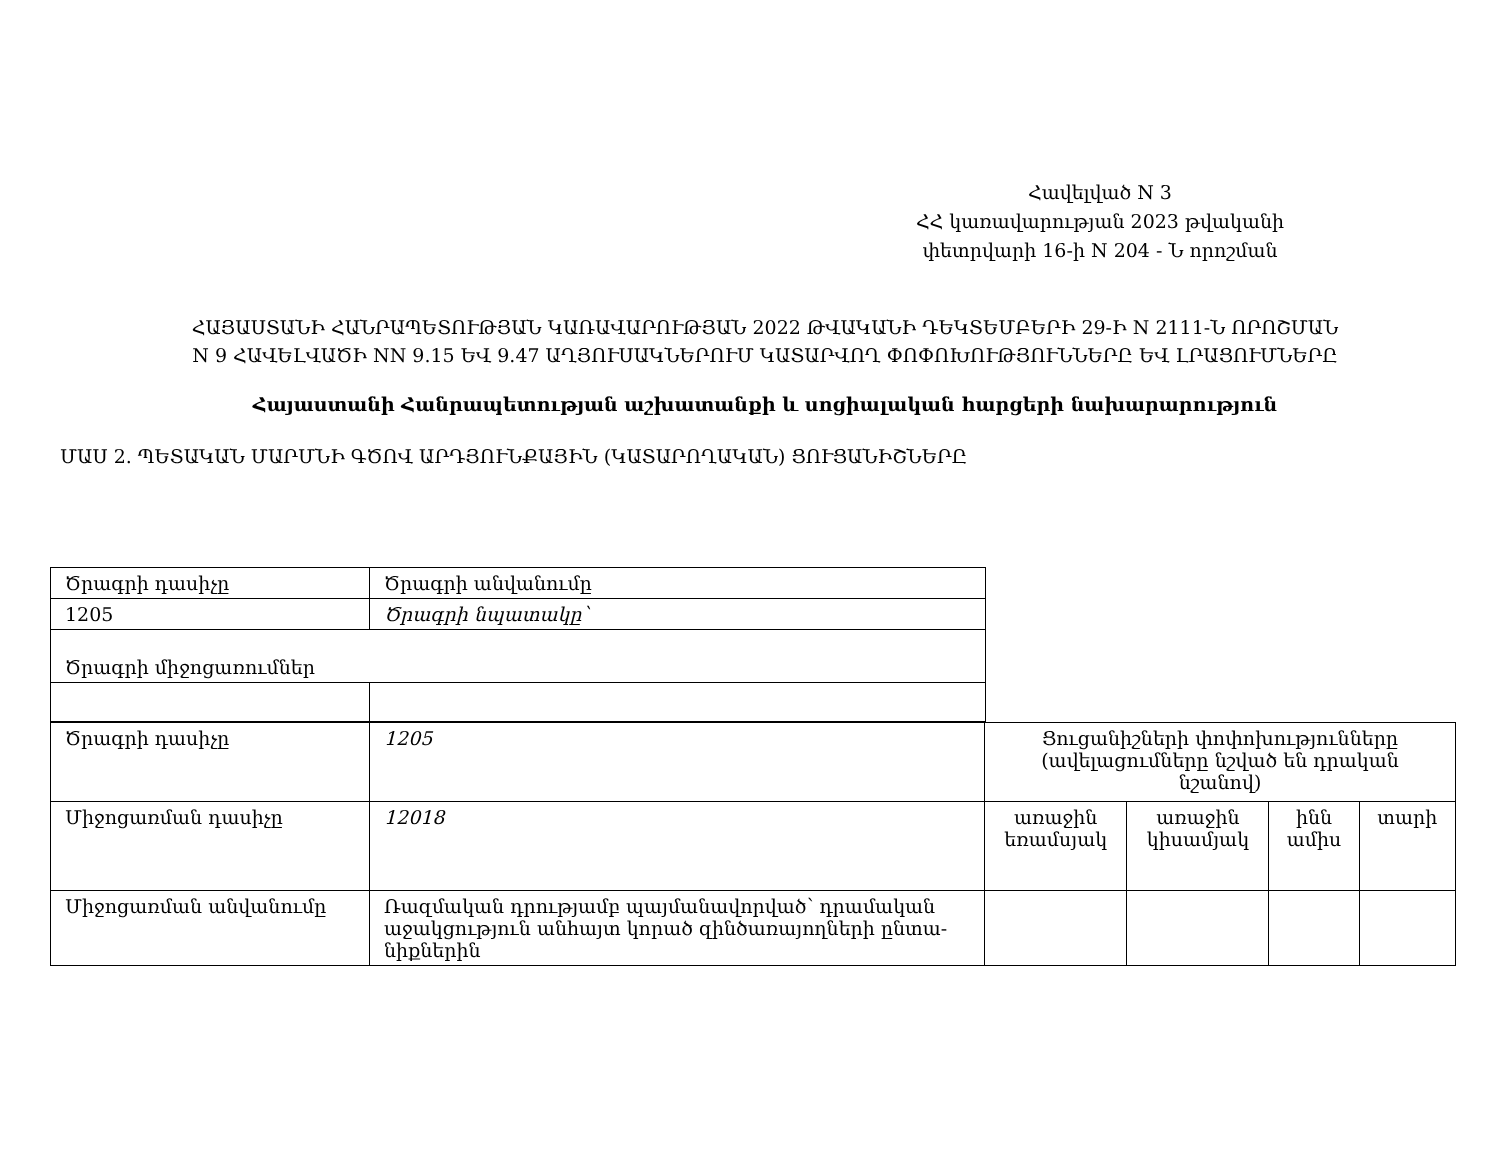Հավելված N 3
ՀՀ կառավարության 2023 թվականի
փետրվարի 16-ի N 204 - Ն որոշման
ՀԱՅԱՍՏԱՆԻ ՀԱՆՐԱՊԵՏՈՒԹՅԱՆ ԿԱՌԱՎԱՐՈՒԹՅԱՆ 2022 ԹՎԱԿԱՆԻ ԴԵԿՏԵՄԲԵՐԻ 29-Ի N 2111-Ն ՈՐՈՇՄԱՆ
N 9 ՀԱՎԵԼՎԱԾԻ NN 9.15 ԵՎ 9.47 ԱՂՅՈՒՍԱԿՆԵՐՈՒՄ ԿԱՏԱՐՎՈՂ ՓՈՓՈԽՈՒԹՅՈՒՆՆԵՐԸ ԵՎ ԼՐԱՑՈՒՄՆԵՐԸ
Հայաստանի Հանրապետության աշխատանքի և սոցիալական հարցերի նախարարություն
ՄԱՍ 2. ՊԵՏԱԿԱՆ ՄԱՐՄՆԻ ԳԾՈՎ ԱՐԴՅՈՒՆՔԱՅԻՆ (ԿԱՏԱՐՈՂԱԿԱՆ) ՑՈՒՑԱՆԻՇՆԵՐԸ
| Ծրագրի դասիչը | Ծրագրի անվանումը |
| 1205 | Ծրագրի նպատակը՝ |
| Ծրագրի միջոցառումներ | |
| Ծրագրի դասիչը | 1205 | Ցուցանիշների փոփոխությունները (ավելացումները նշված են դրական նշանով) | | | |
| Միջոցառման դասիչը | 12018 | առաջին եռամսյակ | առաջին կիսամյակ | ինն ամիս | տարի |
| Միջոցառման անվանումը | Ռազմական դրությամբ պայմանավորված՝ դրամական աջակցություն անհայտ կորած զինծառայողների ընտա-նիքներին | | | | |